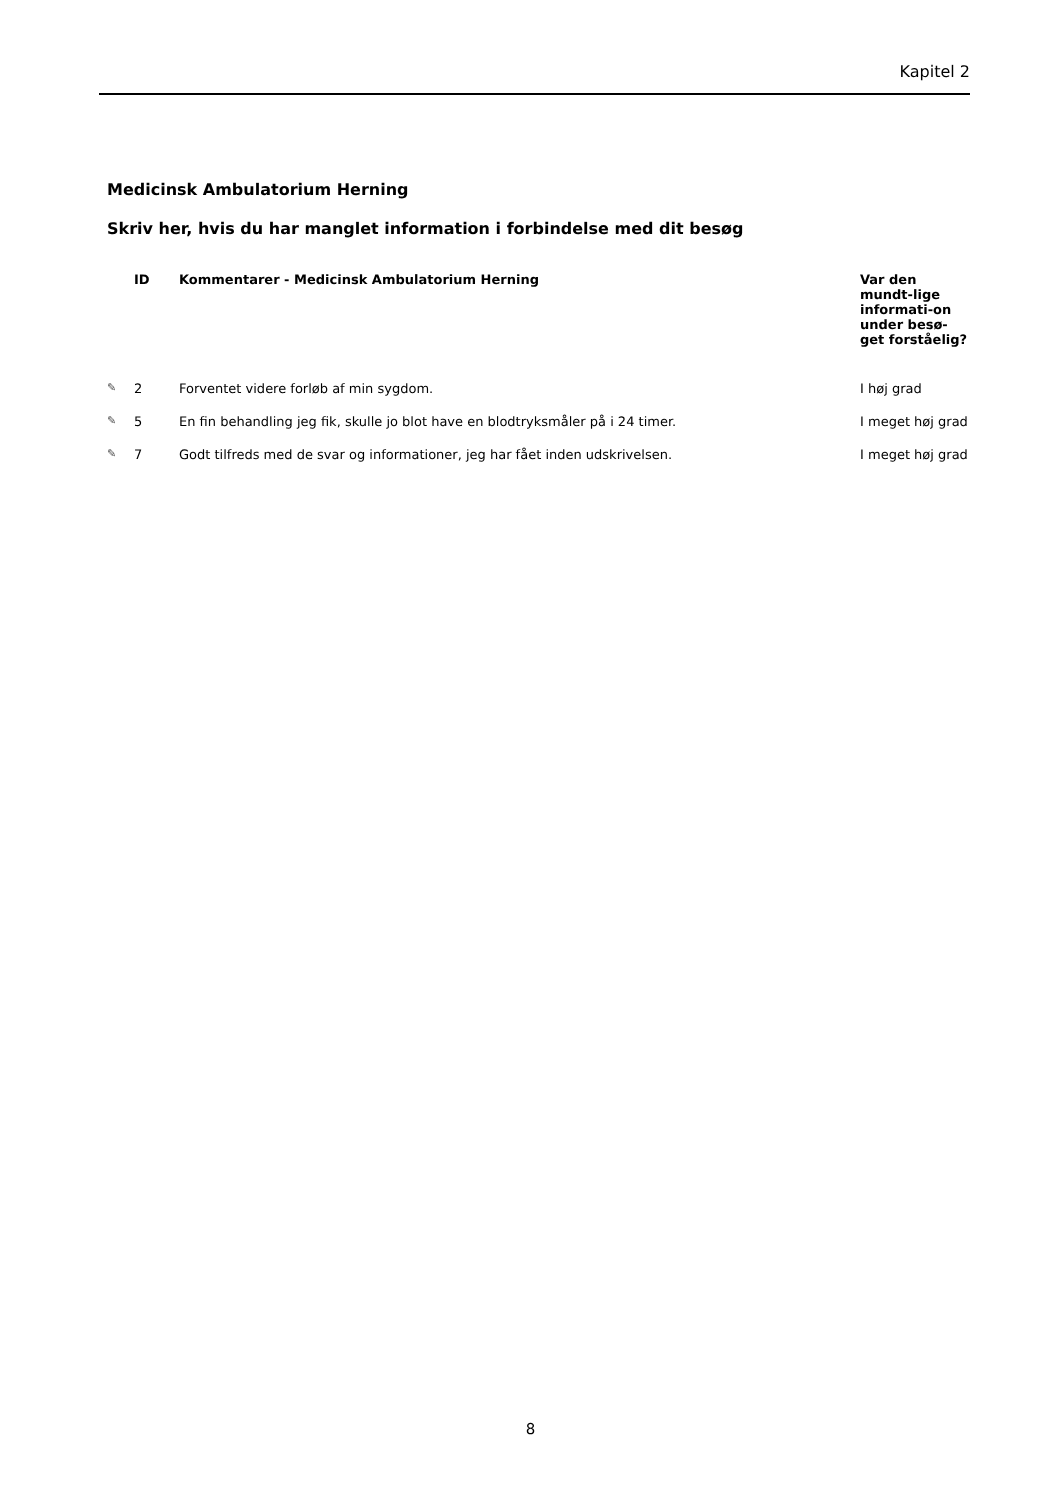Kapitel 2
Medicinsk Ambulatorium Herning
Skriv her, hvis du har manglet information i forbindelse med dit besøg
| | ID | Kommentarer - Medicinsk Ambulatorium Herning | Var den mundt-lige informati-on under besø-get forståelig? |
| --- | --- | --- | --- |
| ✎ | 2 | Forventet videre forløb af min sygdom. | I høj grad |
| ✎ | 5 | En fin behandling jeg fik, skulle jo blot have en blodtryksmåler på i 24 timer. | I meget høj grad |
| ✎ | 7 | Godt tilfreds med de svar og informationer, jeg har fået inden udskrivelsen. | I meget høj grad |
8